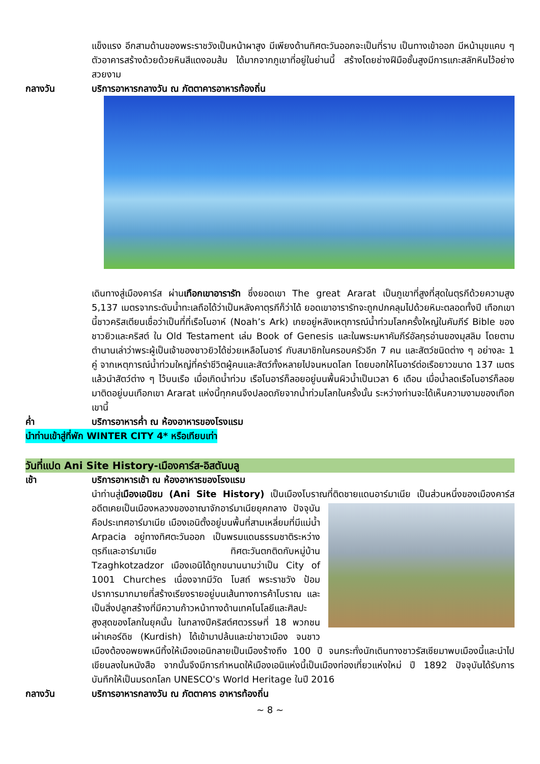แข็งแรง อีกสามด้านของพระราชวังเป็นหน้าผาสูง มีเพียงด้านทิศตะวันออกจะเป็นที่ราบ เป็นทางเข้าออก มีหน้ามุขแคบ ๆ ตัวอาคารสร้างด้วยด้วยหินสีแดงอมส้ม ได้มากจากภูเขาที่อยู่ในย่านนี้ สร้างโดยช่างฝีมือชั้นสูงมีการแกะสลักหินไว้อย่างสวยงาม
กลางวัน บริการอาหารกลางวัน ณ ภัตตาคารอาหารท้องถิ่น
เดินทางสู่เมืองคาร์ส ผ่านเทือกเขาอารารัท ซึ่งยอดเขา The great Ararat เป็นภูเขาที่สูงที่สุดในตุรกีด้วยความสูง 5,137 เมตรจากระดับน้ำทะเลถือได้ว่าเป็นหลังคาตุรกีก็ว่าได้ ยอดเขาอารารัทจะถูกปกคลุมไปด้วยหิมะตลอดทั้งปี เทือกเขานี้ชาวคริสเตียนเชื่อว่าเป็นที่ที่เรือโนอาห์ (Noah’s Ark) เกยอยู่หลังเหตุการณ์น้ำท่วมโลกครั้งใหญ่ในคัมภีร์ Bible ของชาวยิวและคริสต์ ใน Old Testament เล่ม Book of Genesis และในพระมหาคัมภีร์อัลกุรอ่านของมุสลิม โดยตามตำนานเล่าว่าพระผู้เป็นเจ้าของชาวยิวได้ช่วยเหลือโนอาร์ กับสมาชิกในครอบครัวอีก 7 คน และสัตว์ชนิดต่าง ๆ อย่างละ 1 คู่ จากเหตุการณ์น้ำท่วมใหญ่ที่คร่าชีวิตผู้คนและสัตว์ทั้งหลายไปจนหมดโลก โดยบอกให้โนอาร์ต่อเรือยาวขนาด 137 เมตร แล้วนำสัตว์ต่าง ๆ ไว้บนเรือ เมื่อเกิดน้ำท่วม เรือโนอาร์ก็ลอยอยู่บนพื้นผิวน้ำเป็นเวลา 6 เดือน เมื่อน้ำลดเรือโนอาร์ก็ลอยมาติดอยู่บนเทือกเขา Ararat แห่งนี้ทุกคนจึงปลอดภัยจากน้ำท่วมโลกในครั้งนั้น ระหว่างท่านจะได้เห็นความงามของเทือกเขานี้
ค่ำ บริการอาหารค่ำ ณ ห้องอาหารของโรงแรม
นำท่านเข้าสู่ที่พัก WINTER CITY 4* หรือเทียบเท่า
วันที่แปด Ani Site History-เมืองคาร์ส-อิสตันบลู
เช้า บริการอาหารเช้า ณ ห้องอาหารของโรงแรม
นำท่านสู่เมืองเอนิชม (Ani Site History) เป็นเมืองโบราณที่ติดชายแดนอาร์มาเนีย เป็นส่วน
หนึ่งของเมืองคาร์ส อดีตเคยเป็นเมืองหลวงของอาณาจักอาร์มาเนียยุคกลาง ปัจจุบันคือประเทศอาร์มาเนีย เมืองเอนิตั้งอยู่บนพื้นที่สามเหลี่ยมที่มีแม่น้ำ Arpacia อยู่ทางทิศตะวันออก เป็นพรมแดนธรรมชาติระหว่างตุรกีและอาร์มาเนีย ทิศตะวันตกติดกับหมู่บ้าน Tzaghkotzadzor เมืองเอนิได้ถูกขนานนามว่าเป็น City of 1001 Churches เนื่องจากมีวัด โบสถ์ พระราชวัง ป้อมปราการมากมายที่สร้างเรียงรายอยู่บนเส้นทางการค้าโบราณ และเป็นสิ่งปลูกสร้างที่มีความก้าวหน้าทางด้านเทคโนโลยีและศิลปะสูงสุดของโลกในยุคนั้น ในกลางปีคริสต์ศตวรรษที่ 18 พวกชนเผ่าเคอร์ดิช (Kurdish) ได้เข้ามาปล้นและฆ่าชาวเมือง จนชาวเมืองต้องอพยพหนีทิ้งให้เมืองเอนิกลายเป็นเมืองร้างถึง 100 ปี จนกระทั่งนักเดินทางชาวรัสเซียมาพบเมืองนี้และนำไปเขียนลงในหนังสือ จากนั้นจึงมีการกำหนดให้เมืองเอนิแห่งนี้เป็นเมืองท่องเที่ยวแห่งใหม่ ปี 1892 ปัจจุบันได้รับการบันทึกให้เป็นมรดกโลก UNESCO's World Heritage ในปี 2016
กลางวัน บริการอาหารกลางวัน ณ ภัตตาคาร อาหารท้องถิ่น
~ 8 ~